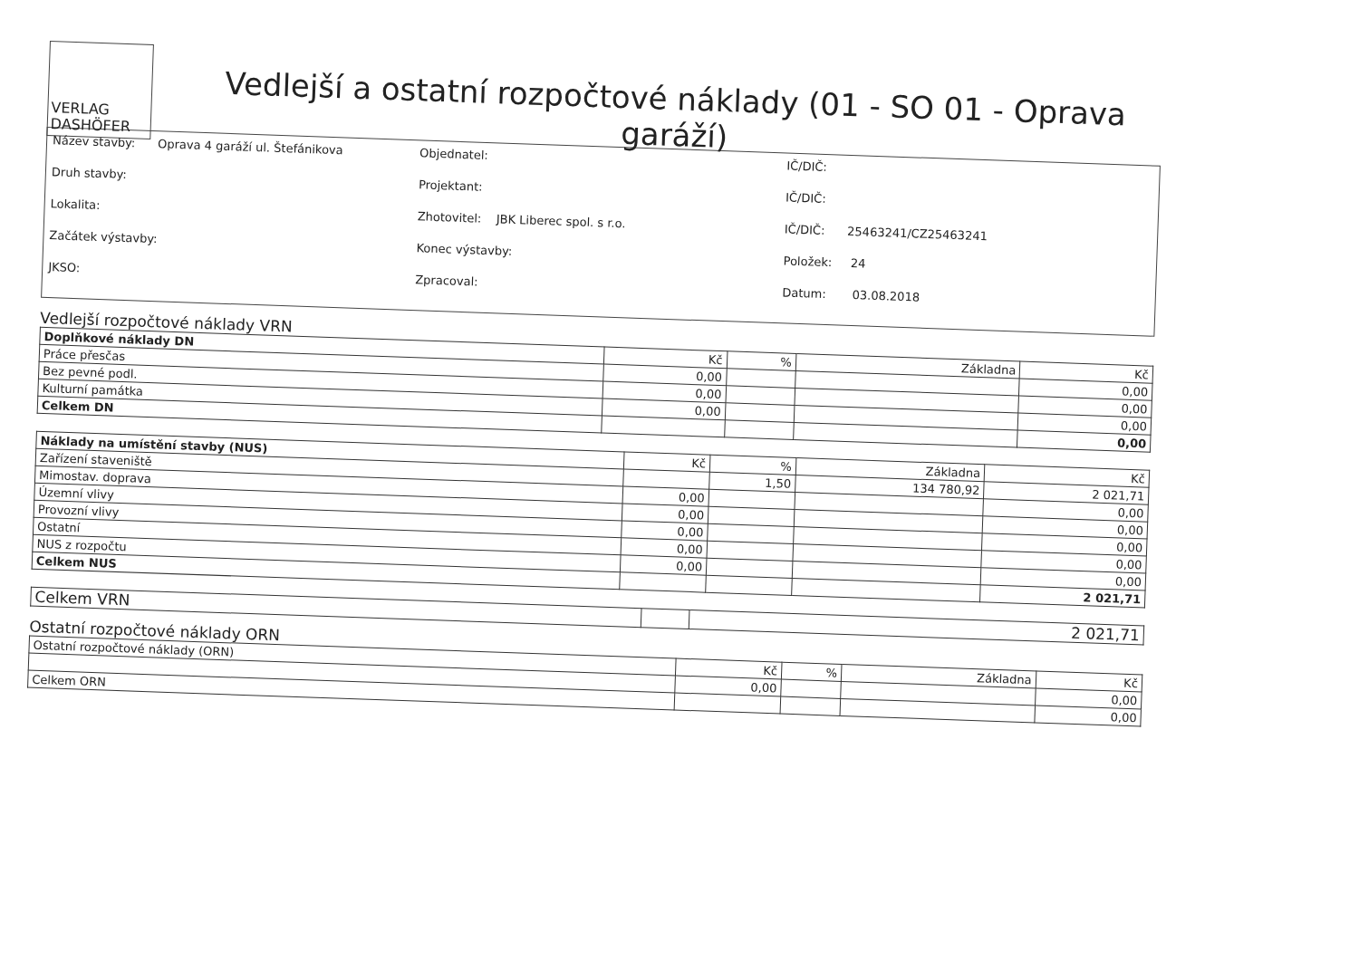VERLAG
DASHÖFER
Vedlejší a ostatní rozpočtové náklady (01 - SO 01 - Oprava garáží)
Název stavby: Oprava 4 garáží ul. Štefánikova
Druh stavby:
Lokalita:
Začátek výstavby:
JKSO:
Objednatel:
Projektant:
Zhotovitel: JBK Liberec spol. s r.o.
Konec výstavby:
Zpracoval:
IČ/DIČ:
IČ/DIČ:
IČ/DIČ: 25463241/CZ25463241
Položek: 24
Datum: 03.08.2018
Vedlejší rozpočtové náklady VRN
| Doplňkové náklady DN | Kč | % | Základna | Kč |
| Práce přesčas | 0,00 | | | 0,00 |
| Bez pevné podl. | 0,00 | | | 0,00 |
| Kulturní památka | 0,00 | | | 0,00 |
| Celkem DN | | | | 0,00 |
| Náklady na umístění stavby (NUS) | Kč | % | Základna | Kč |
| Zařízení staveniště | | 1,50 | 134 780,92 | 2 021,71 |
| Mimostav. doprava | 0,00 | | | 0,00 |
| Územní vlivy | 0,00 | | | 0,00 |
| Provozní vlivy | 0,00 | | | 0,00 |
| Ostatní | 0,00 | | | 0,00 |
| NUS z rozpočtu | 0,00 | | | 0,00 |
| Celkem NUS | | | | 2 021,71 |
| Celkem VRN | | 2 021,71 |
Ostatní rozpočtové náklady ORN
| Ostatní rozpočtové náklady (ORN) | Kč | % | Základna | Kč |
| | 0,00 | | | 0,00 |
| Celkem ORN | | | | 0,00 |